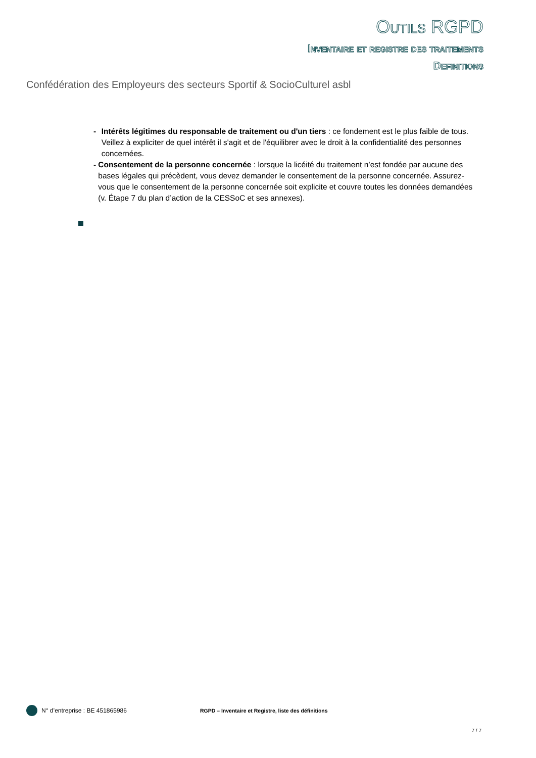Outils RGPD
Inventaire et registre des traitements
Definitions
Confédération des Employeurs des secteurs Sportif & SocioCulturel asbl
- Intérêts légitimes du responsable de traitement ou d'un tiers : ce fondement est le plus faible de tous. Veillez à expliciter de quel intérêt il s'agit et de l'équilibrer avec le droit à la confidentialité des personnes concernées.
- Consentement de la personne concernée : lorsque la licéité du traitement n’est fondée par aucune des bases légales qui précèdent, vous devez demander le consentement de la personne concernée. Assurez-vous que le consentement de la personne concernée soit explicite et couvre toutes les données demandées (v. Étape 7 du plan d’action de la CESSoC et ses annexes).
N° d’entreprise : BE 451865986 RGPD – Inventaire et Registre, liste des définitions
7 / 7